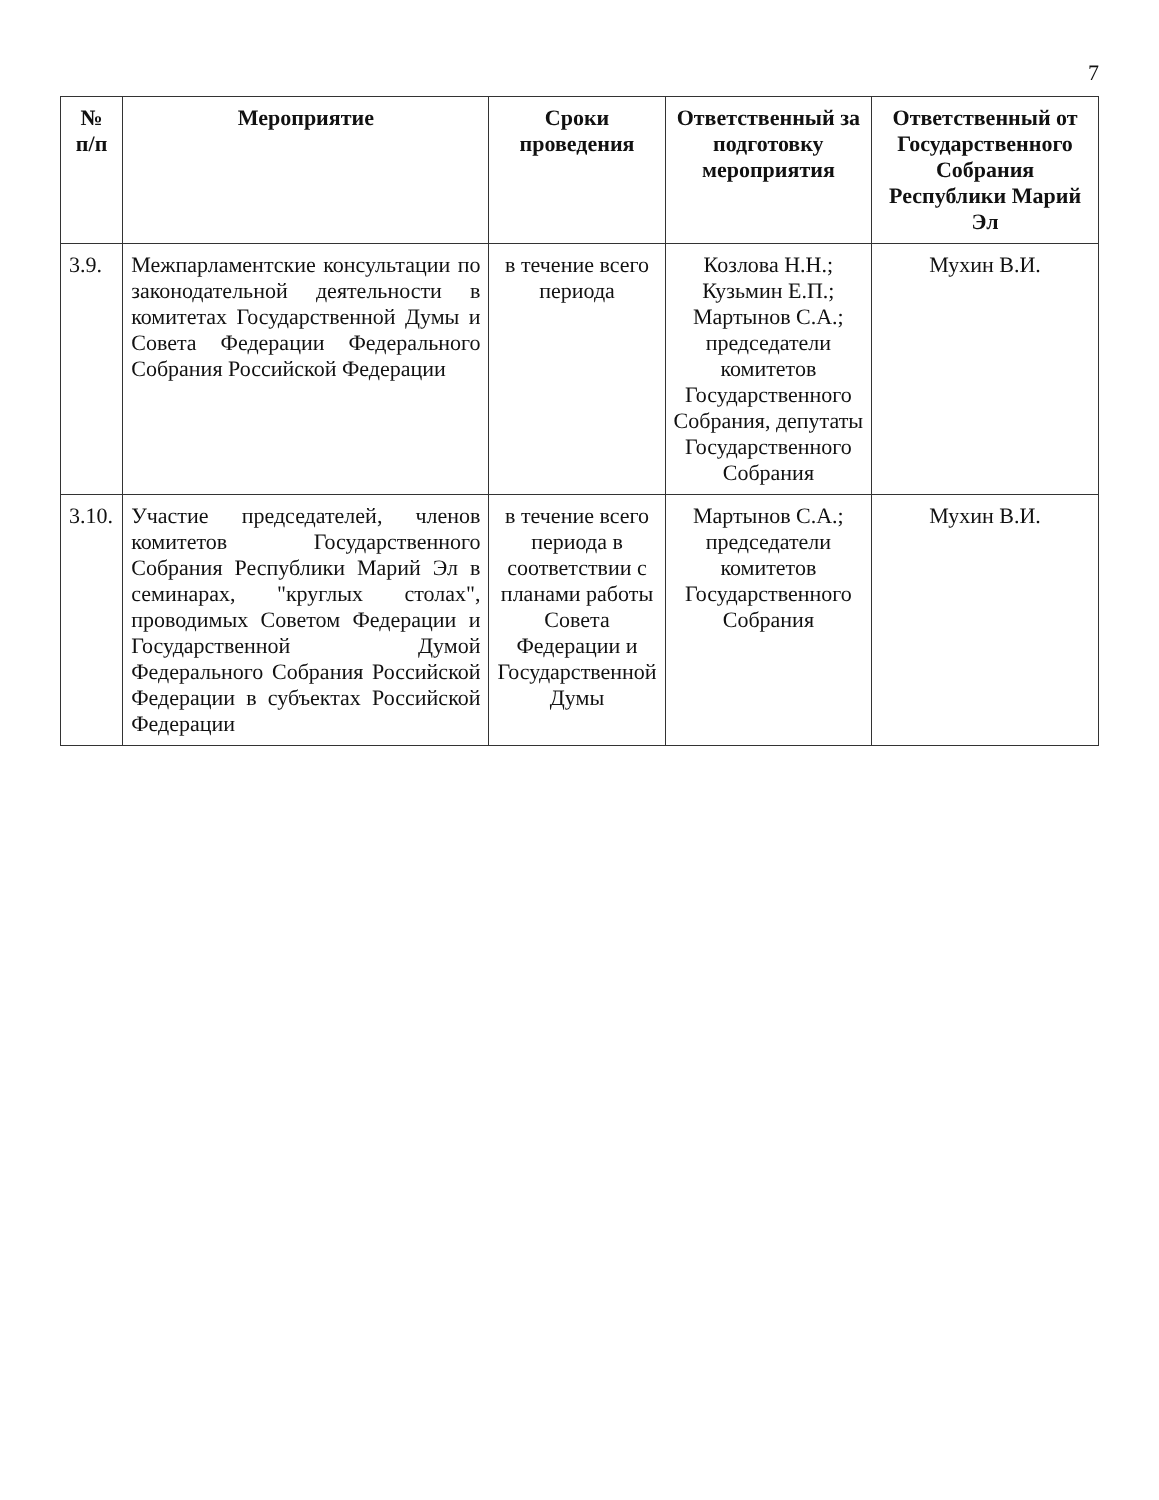7
| № п/п | Мероприятие | Сроки проведения | Ответственный за подготовку мероприятия | Ответственный от Государственного Собрания Республики Марий Эл |
| --- | --- | --- | --- | --- |
| 3.9. | Межпарламентские консультации по законодательной деятельности в комитетах Государственной Думы и Совета Федерации Федерального Собрания Российской Федерации | в течение всего периода | Козлова Н.Н.; Кузьмин Е.П.; Мартынов С.А.; председатели комитетов Государственного Собрания, депутаты Государственного Собрания | Мухин В.И. |
| 3.10. | Участие председателей, членов комитетов Государственного Собрания Республики Марий Эл в семинарах, "круглых столах", проводимых Советом Федерации и Государственной Думой Федерального Собрания Российской Федерации в субъектах Российской Федерации | в течение всего периода в соответствии с планами работы Совета Федерации и Государственной Думы | Мартынов С.А.; председатели комитетов Государственного Собрания | Мухин В.И. |